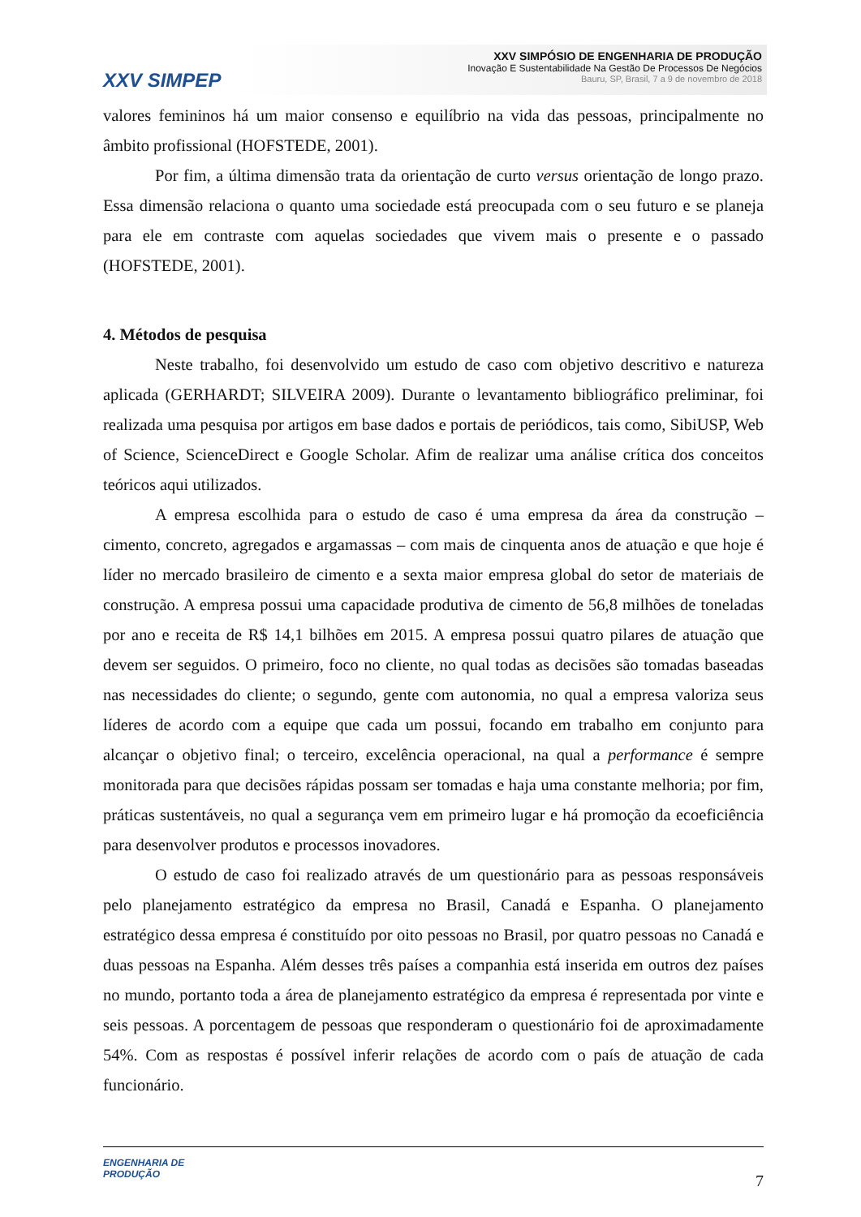XXV SIMPEP
XXV SIMPÓSIO DE ENGENHARIA DE PRODUÇÃO
Inovação E Sustentabilidade Na Gestão De Processos De Negócios
Bauru, SP, Brasil, 7 a 9 de novembro de 2018
valores femininos há um maior consenso e equilíbrio na vida das pessoas, principalmente no âmbito profissional (HOFSTEDE, 2001).
Por fim, a última dimensão trata da orientação de curto versus orientação de longo prazo. Essa dimensão relaciona o quanto uma sociedade está preocupada com o seu futuro e se planeja para ele em contraste com aquelas sociedades que vivem mais o presente e o passado (HOFSTEDE, 2001).
4. Métodos de pesquisa
Neste trabalho, foi desenvolvido um estudo de caso com objetivo descritivo e natureza aplicada (GERHARDT; SILVEIRA 2009). Durante o levantamento bibliográfico preliminar, foi realizada uma pesquisa por artigos em base dados e portais de periódicos, tais como, SibiUSP, Web of Science, ScienceDirect e Google Scholar. Afim de realizar uma análise crítica dos conceitos teóricos aqui utilizados.
A empresa escolhida para o estudo de caso é uma empresa da área da construção – cimento, concreto, agregados e argamassas – com mais de cinquenta anos de atuação e que hoje é líder no mercado brasileiro de cimento e a sexta maior empresa global do setor de materiais de construção. A empresa possui uma capacidade produtiva de cimento de 56,8 milhões de toneladas por ano e receita de R$ 14,1 bilhões em 2015. A empresa possui quatro pilares de atuação que devem ser seguidos. O primeiro, foco no cliente, no qual todas as decisões são tomadas baseadas nas necessidades do cliente; o segundo, gente com autonomia, no qual a empresa valoriza seus líderes de acordo com a equipe que cada um possui, focando em trabalho em conjunto para alcançar o objetivo final; o terceiro, excelência operacional, na qual a performance é sempre monitorada para que decisões rápidas possam ser tomadas e haja uma constante melhoria; por fim, práticas sustentáveis, no qual a segurança vem em primeiro lugar e há promoção da ecoeficiência para desenvolver produtos e processos inovadores.
O estudo de caso foi realizado através de um questionário para as pessoas responsáveis pelo planejamento estratégico da empresa no Brasil, Canadá e Espanha. O planejamento estratégico dessa empresa é constituído por oito pessoas no Brasil, por quatro pessoas no Canadá e duas pessoas na Espanha. Além desses três países a companhia está inserida em outros dez países no mundo, portanto toda a área de planejamento estratégico da empresa é representada por vinte e seis pessoas. A porcentagem de pessoas que responderam o questionário foi de aproximadamente 54%. Com as respostas é possível inferir relações de acordo com o país de atuação de cada funcionário.
ENGENHARIA DE
PRODUÇÃO
7